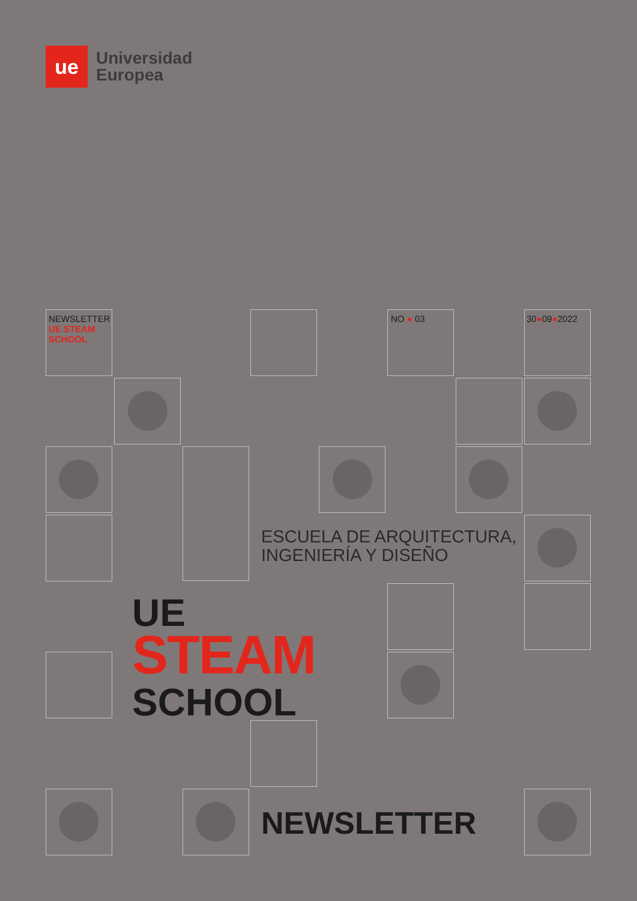ue
Universidad
Europea
NEWSLETTER
UE STEAM
SCHOOL
NO ● 03 30●09●2022
ESCUELA DE ARQUITECTURA,
INGENIERÍA Y DISEÑO
UE
STEAM
SCHOOL
NEWSLETTER